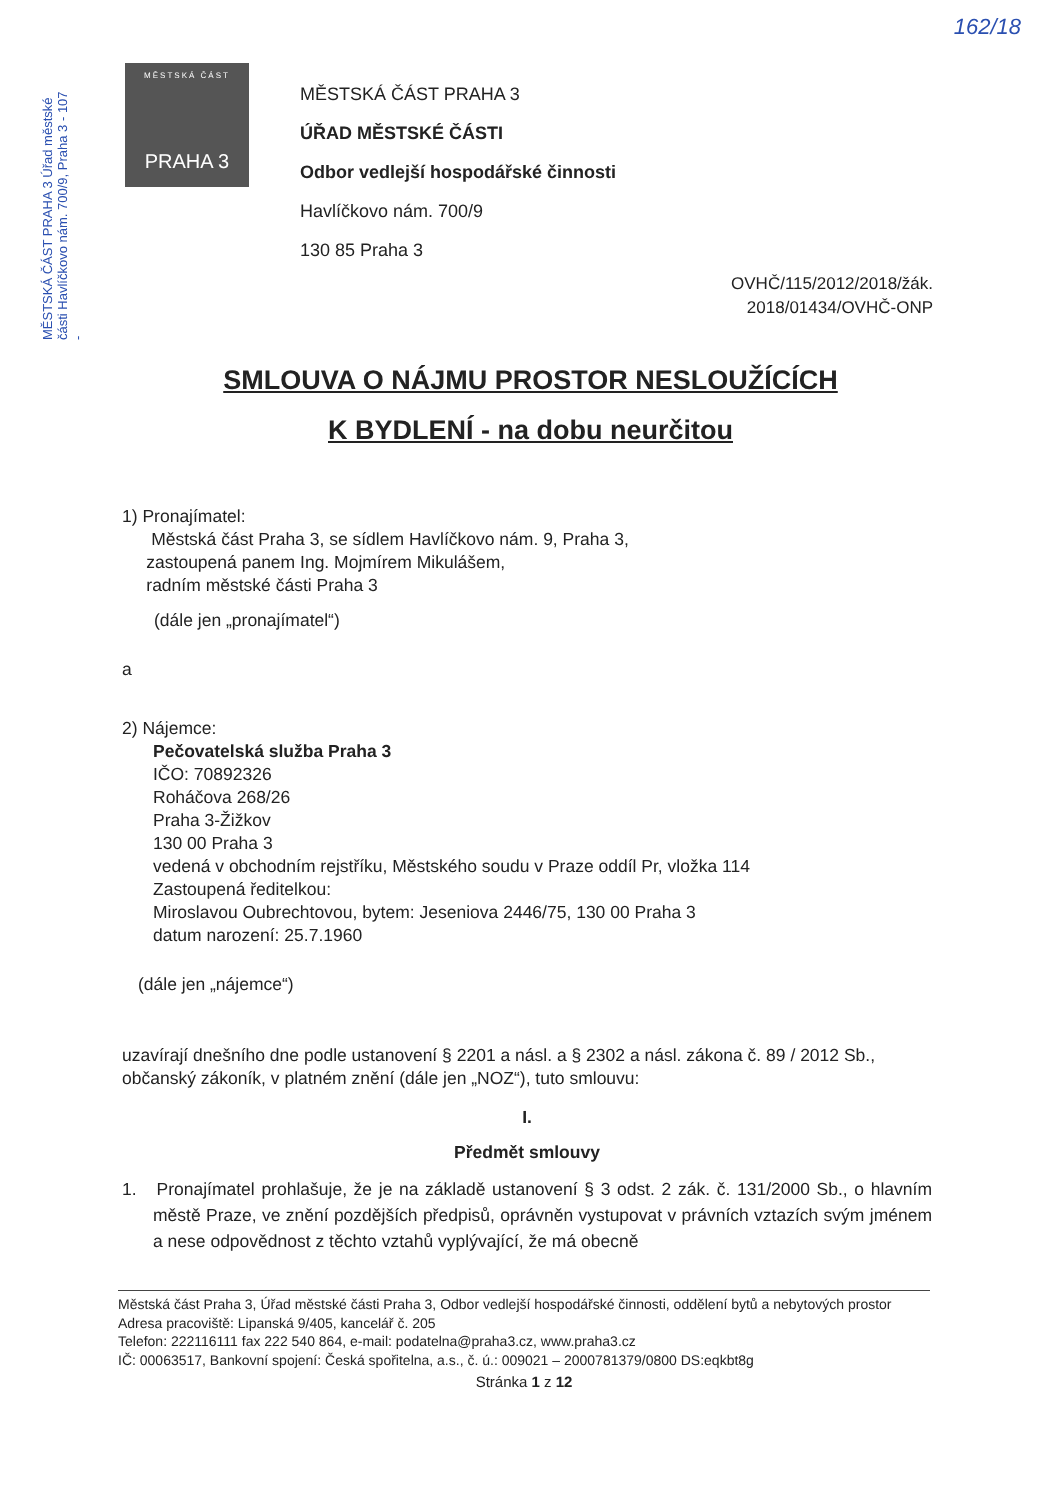162/18
MĚSTSKÁ ČÁST PRAHA 3 Úřad městské části Havlíčkovo nám. 700/9, Praha 3 - 107 -
MĚSTSKÁ ČÁST
PRAHA 3
MĚSTSKÁ ČÁST PRAHA 3
ÚŘAD MĚSTSKÉ ČÁSTI
Odbor vedlejší hospodářské činnosti
Havlíčkovo nám. 700/9
130 85 Praha 3
OVHČ/115/2012/2018/žák.
2018/01434/OVHČ-ONP
SMLOUVA O NÁJMU PROSTOR NESLOUŽÍCÍCH
K BYDLENÍ - na dobu neurčitou
1) Pronajímatel:
Městská část Praha 3, se sídlem Havlíčkovo nám. 9, Praha 3,
zastoupená panem Ing. Mojmírem Mikulášem,
radním městské části Praha 3
(dále jen „pronajímatel“)
a
2) Nájemce:
Pečovatelská služba Praha 3
IČO: 70892326
Roháčova 268/26
Praha 3-Žižkov
130 00 Praha 3
vedená v obchodním rejstříku, Městského soudu v Praze oddíl Pr, vložka 114
Zastoupená ředitelkou:
Miroslavou Oubrechtovou, bytem: Jeseniova 2446/75, 130 00 Praha 3
datum narození: 25.7.1960
(dále jen „nájemce“)
uzavírají dnešního dne podle ustanovení § 2201 a násl. a § 2302 a násl. zákona č. 89 / 2012 Sb., občanský zákoník, v platném znění (dále jen „NOZ“), tuto smlouvu:
I.
Předmět smlouvy
1. Pronajímatel prohlašuje, že je na základě ustanovení § 3 odst. 2 zák. č. 131/2000 Sb., o hlavním městě Praze, ve znění pozdějších předpisů, oprávněn vystupovat v právních vztazích svým jménem a nese odpovědnost z těchto vztahů vyplývající, že má obecně
Městská část Praha 3, Úřad městské části Praha 3, Odbor vedlejší hospodářské činnosti, oddělení bytů a nebytových prostor
Adresa pracoviště: Lipanská 9/405, kancelář č. 205
Telefon: 222116111 fax 222 540 864, e-mail: podatelna@praha3.cz, www.praha3.cz
IČ: 00063517, Bankovní spojení: Česká spořitelna, a.s., č. ú.: 009021 – 2000781379/0800 DS:eqkbt8g
Stránka 1 z 12